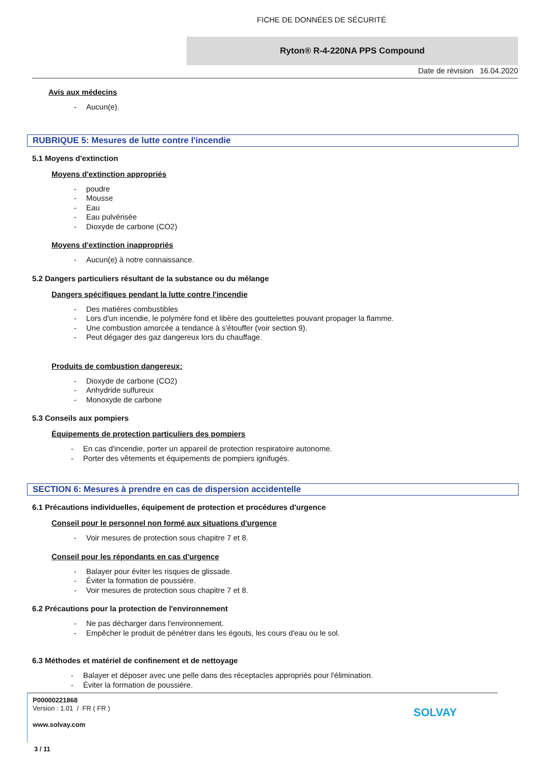FICHE DE DONNÉES DE SÉCURITÉ
Ryton® R-4-220NA PPS Compound
Date de révision 16.04.2020
Avis aux médecins
- Aucun(e).
RUBRIQUE 5: Mesures de lutte contre l'incendie
5.1 Moyens d'extinction
Moyens d'extinction appropriés
- poudre
- Mousse
- Eau
- Eau pulvérisée
- Dioxyde de carbone (CO2)
Moyens d'extinction inappropriés
- Aucun(e) à notre connaissance.
5.2 Dangers particuliers résultant de la substance ou du mélange
Dangers spécifiques pendant la lutte contre l'incendie
- Des matières combustibles
- Lors d'un incendie, le polymère fond et libère des gouttelettes pouvant propager la flamme.
- Une combustion amorcée a tendance à s'étouffer (voir section 9).
- Peut dégager des gaz dangereux lors du chauffage.
Produits de combustion dangereux:
- Dioxyde de carbone (CO2)
- Anhydride sulfureux
- Monoxyde de carbone
5.3 Conseils aux pompiers
Équipements de protection particuliers des pompiers
- En cas d'incendie, porter un appareil de protection respiratoire autonome.
- Porter des vêtements et équipements de pompiers ignifugés.
SECTION 6: Mesures à prendre en cas de dispersion accidentelle
6.1 Précautions individuelles, équipement de protection et procédures d'urgence
Conseil pour le personnel non formé aux situations d'urgence
- Voir mesures de protection sous chapitre 7 et 8.
Conseil pour les répondants en cas d'urgence
- Balayer pour éviter les risques de glissade.
- Éviter la formation de poussière.
- Voir mesures de protection sous chapitre 7 et 8.
6.2 Précautions pour la protection de l'environnement
- Ne pas décharger dans l'environnement.
- Empêcher le produit de pénétrer dans les égouts, les cours d'eau ou le sol.
6.3 Méthodes et matériel de confinement et de nettoyage
- Balayer et déposer avec une pelle dans des réceptacles appropriés pour l'élimination.
- Éviter la formation de poussière.
P00000221868
Version : 1.01 / FR ( FR )
www.solvay.com
3 / 11
SOLVAY